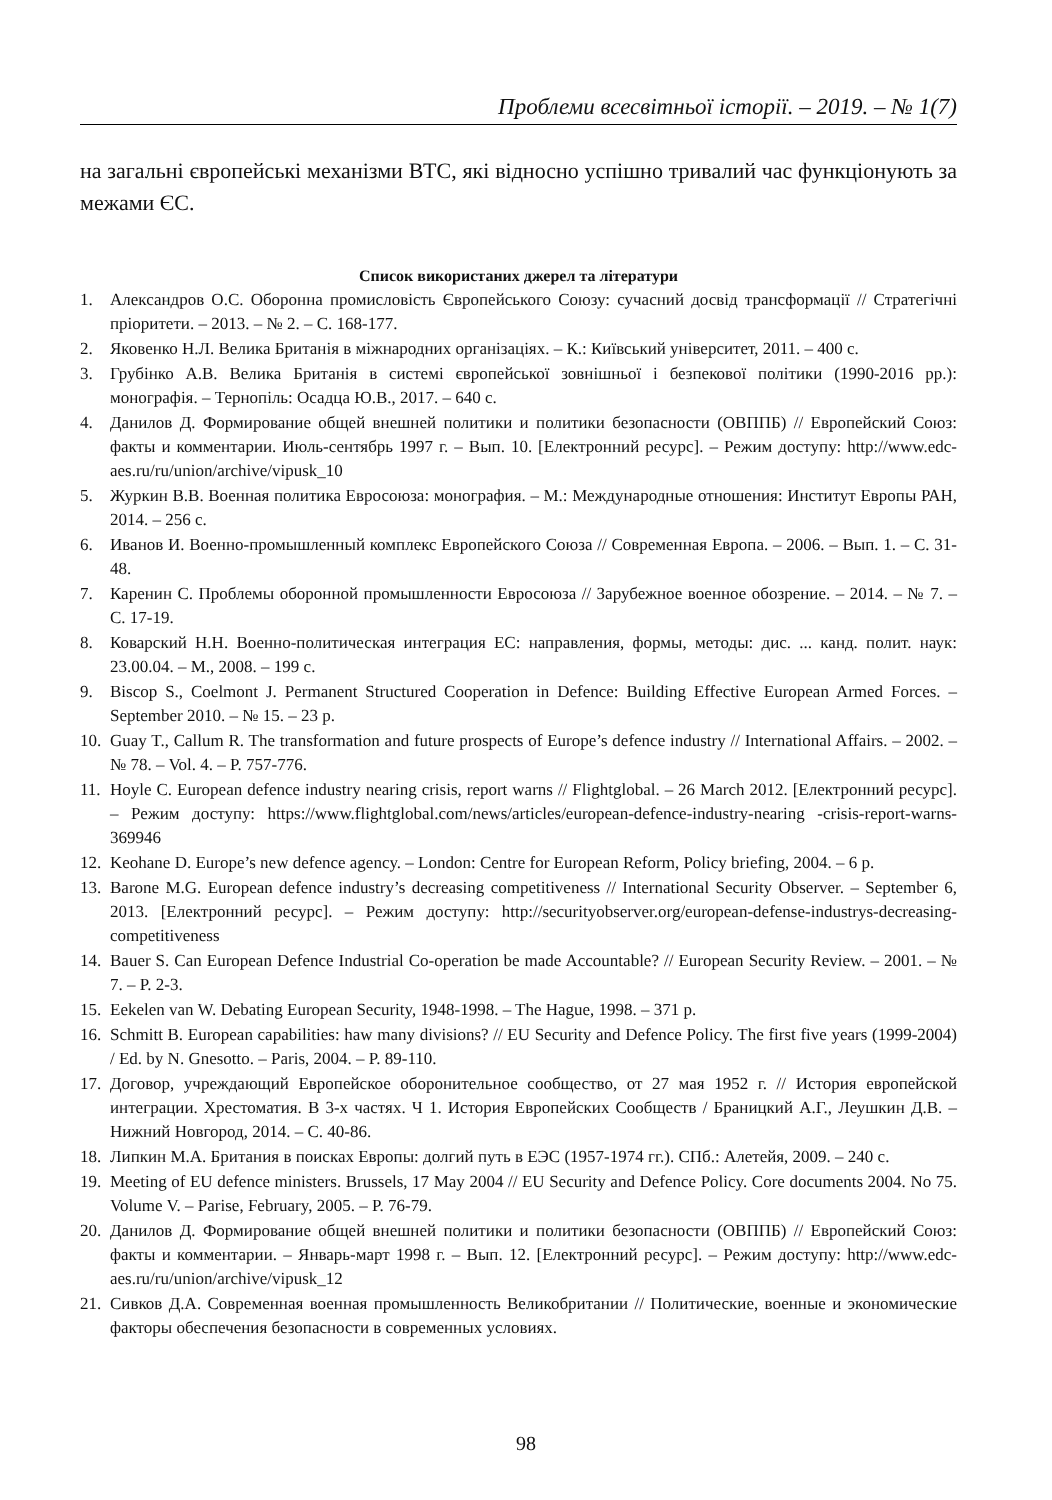Проблеми всесвітньої історії. – 2019. – № 1(7)
на загальні європейські механізми ВТС, які відносно успішно тривалий час функціонують за межами ЄС.
Список використаних джерел та літератури
1. Александров О.С. Оборонна промисловість Європейського Союзу: сучасний досвід трансформації // Стратегічні пріоритети. – 2013. – № 2. – С. 168-177.
2. Яковенко Н.Л. Велика Британія в міжнародних організаціях. – К.: Київський університет, 2011. – 400 с.
3. Грубінко А.В. Велика Британія в системі європейської зовнішньої і безпекової політики (1990-2016 рр.): монографія. – Тернопіль: Осадца Ю.В., 2017. – 640 с.
4. Данилов Д. Формирование общей внешней политики и политики безопасности (ОВППБ) // Европейский Союз: факты и комментарии. Июль-сентябрь 1997 г. – Вып. 10. [Електронний ресурс]. – Режим доступу: http://www.edc-aes.ru/ru/union/archive/vipusk_10
5. Журкин В.В. Военная политика Евросоюза: монография. – М.: Международные отношения: Институт Европы РАН, 2014. – 256 с.
6. Иванов И. Военно-промышленный комплекс Европейского Союза // Современная Европа. – 2006. – Вып. 1. – С. 31-48.
7. Каренин С. Проблемы оборонной промышленности Евросоюза // Зарубежное военное обозрение. – 2014. – № 7. – С. 17-19.
8. Коварский Н.Н. Военно-политическая интеграция ЕС: направления, формы, методы: дис. ... канд. полит. наук: 23.00.04. – М., 2008. – 199 с.
9. Biscop S., Coelmont J. Permanent Structured Cooperation in Defence: Building Effective European Armed Forces. – September 2010. – № 15. – 23 p.
10. Guay T., Callum R. The transformation and future prospects of Europe’s defence industry // International Affairs. – 2002. – № 78. – Vol. 4. – P. 757-776.
11. Hoyle C. European defence industry nearing crisis, report warns // Flightglobal. – 26 March 2012. [Електронний ресурс]. – Режим доступу: https://www.flightglobal.com/news/articles/european-defence-industry-nearing -crisis-report-warns-369946
12. Keohane D. Europe’s new defence agency. – London: Centre for European Reform, Policy briefing, 2004. – 6 p.
13. Barone M.G. European defence industry’s decreasing competitiveness // International Security Observer. – September 6, 2013. [Електронний ресурс]. – Режим доступу: http://securityobserver.org/european-defense-industrys-decreasing-competitiveness
14. Bauer S. Can European Defence Industrial Co-operation be made Accountable? // European Security Review. – 2001. – № 7. – P. 2-3.
15. Eekelen van W. Debating European Security, 1948-1998. – The Hague, 1998. – 371 p.
16. Schmitt B. European capabilities: haw many divisions? // EU Security and Defence Policy. The first five years (1999-2004) / Ed. by N. Gnesotto. – Paris, 2004. – P. 89-110.
17. Договор, учреждающий Европейское оборонительное сообщество, от 27 мая 1952 г. // История европейской интеграции. Хрестоматия. В 3-х частях. Ч 1. История Европейских Сообществ / Браницкий А.Г., Леушкин Д.В. – Нижний Новгород, 2014. – С. 40-86.
18. Липкин М.А. Британия в поисках Европы: долгий путь в ЕЭС (1957-1974 гг.). СПб.: Алетейя, 2009. – 240 с.
19. Meeting of EU defence ministers. Brussels, 17 May 2004 // EU Security and Defence Policy. Core documents 2004. No 75. Volume V. – Parise, February, 2005. – P. 76-79.
20. Данилов Д. Формирование общей внешней политики и политики безопасности (ОВППБ) // Европейский Союз: факты и комментарии. – Январь-март 1998 г. – Вып. 12. [Електронний ресурс]. – Режим доступу: http://www.edc-aes.ru/ru/union/archive/vipusk_12
21. Сивков Д.А. Современная военная промышленность Великобритании // Политические, военные и экономические факторы обеспечения безопасности в современных условиях.
98